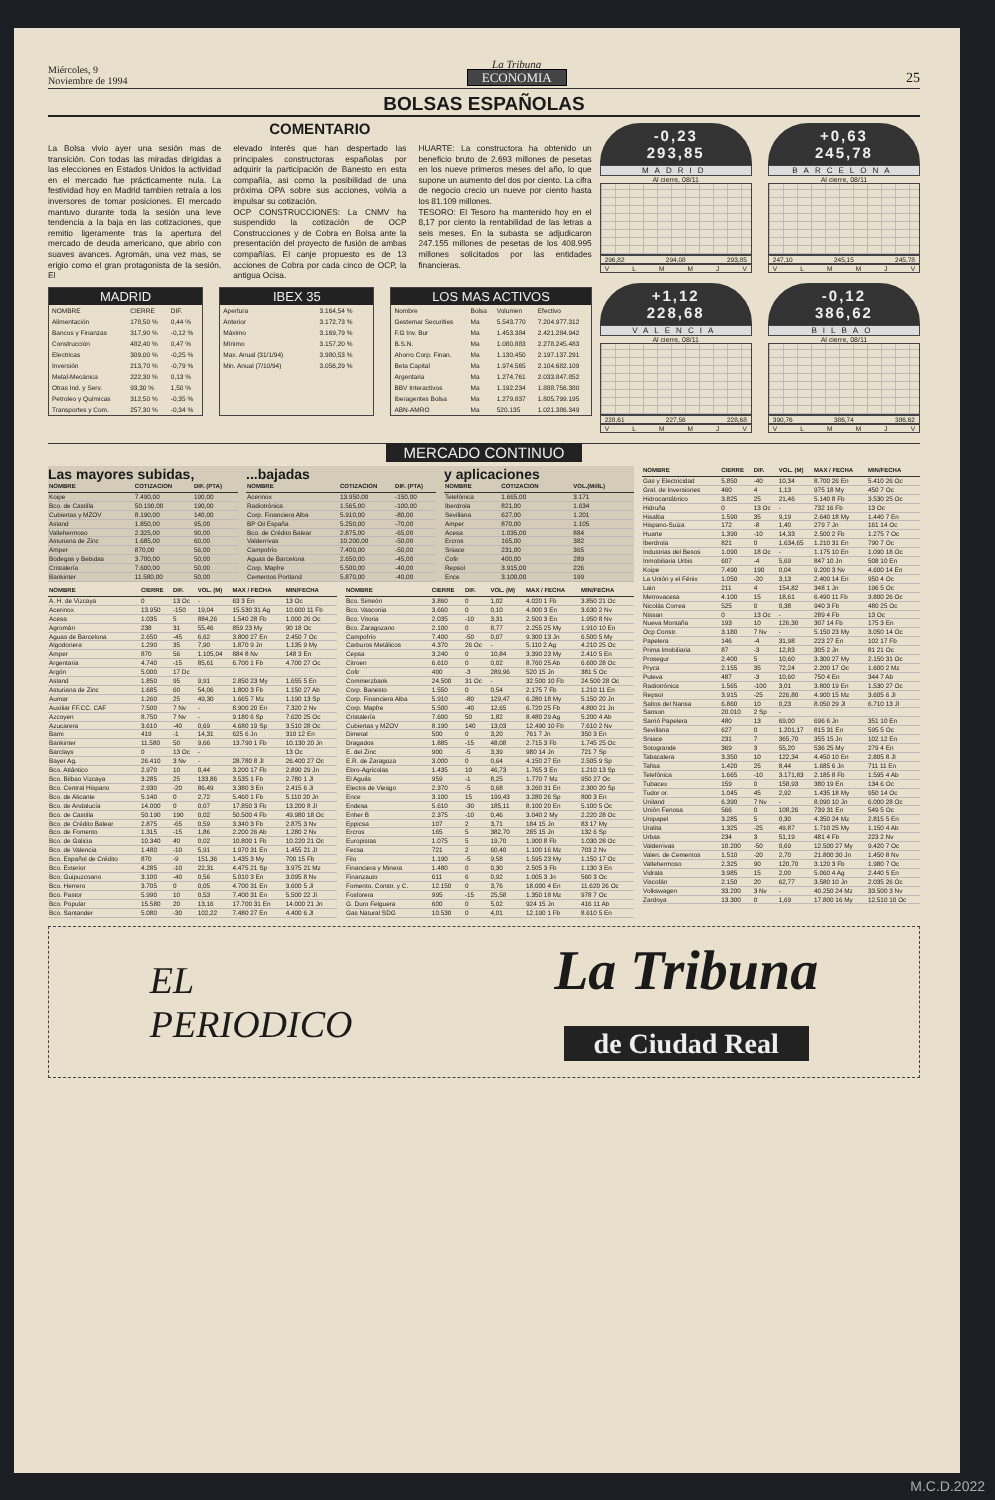Miércoles, 9
Noviembre de 1994
La Tribuna
ECONOMIA
25
BOLSAS ESPAÑOLAS
COMENTARIO
La Bolsa vivio ayer una sesión mas de transición. Con todas las miradas dirigidas a las elecciones en Estados Unidos la actividad en el mercado fue prácticamente nula. La festividad hoy en Madrid tambien retraía a los inversores de tomar posiciones. El mercado mantuvo durante toda la sesión una leve tendencia a la baja en las cotizaciones, que remitio ligeramente tras la apertura del mercado de deuda americano, que abrio con suaves avances. Agromán, una vez mas, se erigio como el gran protagonista de la sesión. El
elevado interés que han despertado las principales constructoras españolas por adquirir la participación de Banesto en esta compañía, asi como la posibilidad de una próxima OPA sobre sus acciones, volvia a impulsar su cotización.
OCP CONSTRUCCIONES: La CNMV ha suspendido la cotización de OCP Construcciones y de Cobra en Bolsa ante la presentación del proyecto de fusión de ambas compañías. El canje propuesto es de 13 acciones de Cobra por cada cinco de OCP, la antigua Ocisa.
HUARTE: La constructora ha obtenido un beneficio bruto de 2.693 millones de pesetas en los nueve primeros meses del año, lo que supone un aumento del dos por ciento. La cifra de negocio crecio un nueve por ciento hasta los 81.109 millones.
TESORO: El Tesoro ha mantenido hoy en el 8,17 por ciento la rentabilidad de las letras a seis meses. En la subasta se adjudicaron 247.155 millones de pesetas de los 408.995 millones solicitados por las entidades financieras.
MADRID
| NOMBRE | CIERRE | DIF. |
| --- | --- | --- |
| Alimentación | 178,50 % | 0,44 % |
| Bancos y Finanzas | 317,90 % | -0,12 % |
| Construcción | 482,40 % | 0,47 % |
| Electricas | 309,00 % | -0,25 % |
| Inversión | 213,70 % | -0,79 % |
| Metal-Mecánica | 222,30 % | 0,13 % |
| Otras Ind. y Serv. | 93,30 % | 1,50 % |
| Petroleo y Químicas | 312,50 % | -0,35 % |
| Transportes y Com. | 257,30 % | -0,34 % |
IBEX 35
| Apertura | 3.164,54 % |
| Anterior | 3.172,73 % |
| Máximo | 3.169,79 % |
| Mínimo | 3.157,20 % |
| Max. Anual (31/1/94) | 3.980,53 % |
| Min. Anual (7/10/94) | 3.056,29 % |
LOS MAS ACTIVOS
| Nombre | Bolsa | Volumen | Efectivo |
| --- | --- | --- | --- |
| Gestemar Securities | Ma | 5.543.770 | 7.204.977.312 |
| F.G Inv. Bur | Ma | 1.453.384 | 2.421.284.942 |
| B.S.N. | Ma | 1.080.883 | 2.278.245.483 |
| Ahorro Corp. Finan. | Ma | 1.130.450 | 2.197.137.291 |
| Beta Capital | Ma | 1.974.565 | 2.104.682.109 |
| Argentaria | Ma | 1.274.761 | 2.033.847.852 |
| BBV Interactivos | Ma | 1.192.234 | 1.888.756.380 |
| Iberagentes Bolsa | Ma | 1.279.837 | 1.805.799.195 |
| ABN-AMRO | Ma | 520.135 | 1.021.386.349 |
-0,23
293,85
MADRID
Al cierre, 08/11
296,82 294,08 293,85
VLMMJV
+0,63
245,78
BARCELONA
Al cierre, 08/11
247,10 245,15 245,78
VLMMJV
+1,12
228,68
VALENCIA
Al cierre, 08/11
228,61 227,56 228,68
VLMMJV
-0,12
386,62
BILBAO
Al cierre, 08/11
390,76 386,74 386,62
VLMMJV
MERCADO CONTINUO
Las mayores subidas,
| NOMBRE | COTIZACION | DIF. (PTA) |
| --- | --- | --- |
| Koipe | 7.490,00 | 190,00 |
| Bco. de Castilla | 50.190,00 | 190,00 |
| Cubiertas y MZOV | 8.190,00 | 140,00 |
| Asland | 1.850,00 | 95,00 |
| Vallehermoso | 2.325,00 | 90,00 |
| Asturiana de Zinc | 1.685,00 | 60,00 |
| Amper | 870,00 | 56,00 |
| Bodegas y Bebidas | 3.700,00 | 50,00 |
| Cristalería | 7.600,00 | 50,00 |
| Bankinter | 11.580,00 | 50,00 |
...bajadas
| NOMBRE | COTIZACION | DIF. (PTA) |
| --- | --- | --- |
| Acerinox | 13.950,00 | -150,00 |
| Radiotrónica | 1.565,00 | -100,00 |
| Corp. Financiera Alba | 5.910,00 | -80,00 |
| BP Oil España | 5.250,00 | -70,00 |
| Bco. de Crédito Balear | 2.875,00 | -65,00 |
| Valderrivas | 10.200,00 | -50,00 |
| Campofrío | 7.400,00 | -50,00 |
| Aguas de Barcelona | 2.650,00 | -45,00 |
| Corp. Mapfre | 5.500,00 | -40,00 |
| Cementos Portland | 5.870,00 | -40,00 |
y aplicaciones
| NOMBRE | COTIZACION | VOL.(MillL) |
| --- | --- | --- |
| Telefónica | 1.665,00 | 3.171 |
| Iberdrola | 821,00 | 1.634 |
| Sevillana | 627,00 | 1.201 |
| Amper | 870,00 | 1.105 |
| Acesa | 1.035,00 | 884 |
| Ercros | 165,00 | 382 |
| Sniace | 231,00 | 365 |
| Cofir | 400,00 | 289 |
| Repsol | 3.915,00 | 226 |
| Ence | 3.100,00 | 199 |
| NOMBRE | CIERRE | DIF. | VOL. (M) | MAX / FECHA | MIN/FECHA |
| --- | --- | --- | --- | --- | --- |
| A. H. de Vizcaya | 0 | 13 Oc | - | 63 3 En | 13 Oc |
| Acerinox | 13.950 | -150 | 19,04 | 15.530 31 Ag | 10.600 11 Fb |
| Acesa | 1.035 | 5 | 884,26 | 1.540 28 Fb | 1.000 26 Oc |
| Agromán | 238 | 31 | 55,46 | 859 23 My | 90 18 Oc |
| Aguas de Barcelona | 2.650 | -45 | 6,62 | 3.800 27 En | 2.450 7 Oc |
| Algodonera | 1.290 | 35 | 7,90 | 1.870 9 Jn | 1.135 9 My |
| Amper | 870 | 56 | 1.105,04 | 884 8 Nv | 148 3 En |
| Argentaria | 4.740 | -15 | 85,61 | 6.700 1 Fb | 4.700 27 Oc |
| Argón | 5.000 | 17 Dc | | | |
| Asland | 1.850 | 95 | 9,91 | 2.850 23 My | 1.655 5 En |
| Asturiana de Zinc | 1.685 | 60 | 54,06 | 1.800 3 Fb | 1.150 27 Ab |
| Aumar | 1.260 | 25 | 49,30 | 1.665 7 Mz | 1.190 13 Sp |
| Auxiliar FF.CC. CAF | 7.500 | 7 Nv | - | 8.900 20 En | 7.320 2 Nv |
| Azcoyen | 8.750 | 7 Nv | - | 9.180 6 Sp | 7.620 25 Oc |
| Azucarera | 3.610 | -40 | 0,69 | 4.680 19 Sp | 3.510 28 Oc |
| Bami | 419 | -1 | 14,31 | 625 6 Jn | 310 12 En |
| Bankinter | 11.580 | 50 | 9,66 | 13.790 1 Fb | 10.130 20 Jn |
| Barclays | 0 | 13 Oc | - | | 13 Oc |
| Bayer Ag. | 26.410 | 3 Nv | - | 28.780 8 Jl | 26.400 27 Oc |
| Bco. Atlántico | 2.970 | 10 | 0,44 | 3.200 17 Fb | 2.890 29 Jn |
| Bco. Bilbao Vizcaya | 3.285 | 25 | 133,86 | 3.535 1 Fb | 2.780 1 Jl |
| Bco. Central Hispano | 2.930 | -20 | 86,49 | 3.380 3 En | 2.415 6 Jl |
| Bco. de Alicante | 5.140 | 0 | 2,72 | 5.460 1 Fb | 5.110 20 Jn |
| Bco. de Andalucía | 14.000 | 0 | 0,07 | 17.850 3 Fb | 13.200 8 Jl |
| Bco. de Castilla | 50.190 | 190 | 0,02 | 50.500 4 Fb | 49.980 18 Oc |
| Bco. de Crédito Balear | 2.875 | -65 | 0,59 | 3.340 3 Fb | 2.875 3 Nv |
| Bco. de Fomento | 1.315 | -15 | 1,86 | 2.200 26 Ab | 1.280 2 Nv |
| Bco. de Galicia | 10.340 | 40 | 0,02 | 10.800 1 Fb | 10.220 21 Oc |
| Bco. de Valencia | 1.480 | -10 | 5,91 | 1.970 31 En | 1.455 21 Jl |
| Bco. Español de Crédito | 870 | -9 | 151,36 | 1.435 3 My | 700 15 Fb |
| Bco. Exterior | 4.285 | -10 | 22,31 | 4.475 21 Sp | 3.975 21 Mz |
| Bco. Guipuzcoano | 3.100 | -40 | 0,56 | 5.010 3 En | 3.095 8 Nv |
| Bco. Herrero | 3.705 | 0 | 0,05 | 4.700 31 En | 3.600 5 Jl |
| Bco. Pastor | 5.990 | 10 | 0,53 | 7.400 31 En | 5.500 22 Jl |
| Bco. Popular | 15.580 | 20 | 13,16 | 17.700 31 En | 14.000 21 Jn |
| Bco. Santander | 5.080 | -30 | 102,22 | 7.480 27 En | 4.400 6 Jl |
| NOMBRE | CIERRE | DIF. | VOL. (M) | MAX / FECHA | MIN/FECHA |
| --- | --- | --- | --- | --- | --- |
| Bco. Simeón | 3.860 | 0 | 1,02 | 4.020 1 Fb | 3.850 21 Oc |
| Bco. Vasconia | 3.660 | 0 | 0,10 | 4.000 3 En | 3.630 2 Nv |
| Bco. Vitoria | 2.035 | -10 | 3,31 | 2.500 3 En | 1.950 8 Nv |
| Bco. Zaragozano | 2.100 | 0 | 8,77 | 2.255 25 My | 1.910 10 En |
| Campofrío | 7.400 | -50 | 0,07 | 9.300 13 Jn | 6.500 5 My |
| Carburos Metálicos | 4.370 | 26 Oc | - | 5.110 2 Ag | 4.210 25 Oc |
| Cepsa | 3.240 | 0 | 10,84 | 3.390 23 My | 2.410 5 En |
| Citroen | 6.610 | 0 | 0,02 | 8.760 25 Ab | 6.600 28 Oc |
| Cofir | 400 | -3 | 289,96 | 520 15 Jn | 381 5 Oc |
| Commerzbank | 24.500 | 31 Oc | - | 32.500 10 Fb | 24.500 28 Oc |
| Corp. Banesto | 1.550 | 0 | 0,54 | 2.175 7 Fb | 1.210 11 En |
| Corp. Financiera Alba | 5.910 | -80 | 129,47 | 6.280 18 My | 5.150 20 Jn |
| Corp. Mapfre | 5.500 | -40 | 12,65 | 6.720 25 Fb | 4.800 21 Jn |
| Cristalería | 7.600 | 50 | 1,82 | 8.480 29 Ag | 5.200 4 Ab |
| Cubiertas y MZOV | 8.190 | 140 | 13,03 | 12.490 10 Fb | 7.610 2 Nv |
| Dimetal | 500 | 0 | 3,20 | 761 7 Jn | 350 3 En |
| Dragados | 1.885 | -15 | 48,08 | 2.715 3 Fb | 1.745 25 Oc |
| E. del Zinc | 900 | -5 | 3,39 | 980 14 Jn | 721 7 Sp |
| E.R. de Zaragoza | 3.000 | 0 | 0,64 | 4.150 27 En | 2.505 9 Sp |
| Ebro-Agrícolas | 1.435 | 10 | 46,73 | 1.765 3 En | 1.210 13 Sp |
| El Aguila | 959 | -1 | 8,25 | 1.770 7 Mz | 950 27 Oc |
| Electra de Viesgo | 2.370 | -5 | 0,68 | 3.260 31 En | 2.300 20 Sp |
| Ence | 3.100 | 15 | 199,43 | 3.280 26 Sp | 800 3 En |
| Endesa | 5.610 | -30 | 185,11 | 8.100 20 En | 5.100 5 Oc |
| Enher B | 2.375 | -10 | 0,46 | 3.040 2 My | 2.220 28 Oc |
| Eppicsa | 107 | 2 | 3,71 | 184 15 Jn | 83 17 My |
| Ercros | 165 | 5 | 382,70 | 285 15 Jn | 132 6 Sp |
| Europistas | 1.075 | 5 | 19,70 | 1.900 8 Fb | 1.030 28 Oc |
| Fecsa | 721 | 2 | 60,40 | 1.100 16 Mz | 703 2 Nv |
| Filo | 1.190 | -5 | 9,58 | 1.595 23 My | 1.150 17 Oc |
| Financiera y Minera | 1.480 | 0 | 0,30 | 2.505 3 Fb | 1.130 3 En |
| Finanzauto | 611 | 6 | 0,92 | 1.005 3 Jn | 560 3 Oc |
| Fomento. Constr. y C. | 12.150 | 0 | 3,76 | 18.000 4 En | 11.620 26 Oc |
| Fosforera | 995 | -15 | 25,58 | 1.350 18 Mz | 978 7 Oc |
| G. Duro Felguera | 600 | 0 | 5,02 | 924 15 Jn | 416 11 Ab |
| Gas Natural SDG | 10.530 | 0 | 4,01 | 12.190 1 Fb | 8.610 5 En |
| NOMBRE | CIERRE | DIF. | VOL. (M) | MAX / FECHA | MIN/FECHA |
| --- | --- | --- | --- | --- | --- |
| Gas y Electricidad | 5.850 | -40 | 10,34 | 8.700 26 En | 5.410 26 Oc |
| Gral. de Inversiones | 460 | 4 | 1,13 | 975 18 My | 450 7 Oc |
| Hidrocantábrico | 3.825 | 25 | 21,46 | 5.140 8 Fb | 3.530 25 Oc |
| Hidruña | 0 | 13 Oc | - | 732 16 Fb | 13 Oc |
| Hisalba | 1.590 | 35 | 9,19 | 2.640 18 My | 1.440 7 En |
| Hispano-Suiza | 172 | -8 | 1,40 | 279 7 Jn | 161 14 Oc |
| Huarte | 1.390 | -10 | 14,33 | 2.500 2 Fb | 1.275 7 Oc |
| Iberdrola | 821 | 0 | 1.634,65 | 1.210 31 En | 790 7 Oc |
| Industrias del Besos | 1.090 | 18 Oc | - | 1.175 10 En | 1.090 18 Oc |
| Inmobiliaria Urbis | 607 | -4 | 5,69 | 847 10 Jn | 508 10 En |
| Koipe | 7.490 | 190 | 0,04 | 9.200 3 Nv | 4.600 14 En |
| La Unión y el Fénix | 1.050 | -20 | 3,13 | 2.400 14 En | 950 4 Oc |
| Lain | 211 | 4 | 154,82 | 348 1 Jn | 196 5 Oc |
| Metrovacesa | 4.100 | 15 | 18,61 | 6.490 11 Fb | 3.800 26 Oc |
| Nicolás Correa | 525 | 0 | 0,38 | 940 3 Fb | 480 25 Oc |
| Nissan | 0 | 13 Oc | - | 289 4 Fb | 13 Oc |
| Nueva Montaña | 193 | 10 | 126,30 | 307 14 Fb | 175 3 En |
| Ocp Constr. | 3.180 | 7 Nv | - | 5.150 23 My | 3.050 14 Oc |
| Papelera | 146 | -4 | 31,98 | 223 27 En | 102 17 Fb |
| Prima Imobiliaria | 87 | -3 | 12,83 | 305 2 Jn | 81 21 Oc |
| Prosegur | 2.400 | 5 | 10,60 | 3.300 27 My | 2.150 31 Oc |
| Pryca | 2.155 | 35 | 72,24 | 2.200 17 Oc | 1.600 2 Mz |
| Puleva | 487 | -3 | 10,60 | 750 4 En | 344 7 Ab |
| Radiotrónica | 1.565 | -100 | 3,01 | 3.800 19 En | 1.530 27 Oc |
| Repsol | 3.915 | -25 | 226,80 | 4.900 15 Mz | 3.605 6 Jl |
| Saltos del Nansa | 6.860 | 10 | 0,23 | 8.050 29 Jl | 6.710 13 Jl |
| Sanson | 20.010 | 2 Sp | - | | |
| Sarrió Papelera | 480 | 13 | 69,00 | 696 6 Jn | 351 10 En |
| Sevillana | 627 | 0 | 1.201,17 | 815 31 En | 595 5 Oc |
| Sniace | 231 | 7 | 365,70 | 355 15 Jn | 102 12 En |
| Sotogrande | 369 | 3 | 55,20 | 536 25 My | 279 4 En |
| Tabacalera | 3.350 | 10 | 122,34 | 4.450 10 En | 2.805 8 Jl |
| Tafisa | 1.420 | 25 | 8,44 | 1.685 6 Jn | 711 11 En |
| Telefónica | 1.665 | -10 | 3.171,83 | 2.185 8 Fb | 1.595 4 Ab |
| Tubacex | 159 | 0 | 158,93 | 380 19 En | 134 6 Oc |
| Tudor or. | 1.045 | 45 | 2,92 | 1.435 18 My | 950 14 Oc |
| Uniland | 6.390 | 7 Nv | - | 8.090 10 Jn | 6.000 28 Oc |
| Unión Fenosa | 566 | 0 | 108,26 | 739 31 En | 549 5 Oc |
| Unipapel | 3.285 | 5 | 0,30 | 4.350 24 Mz | 2.815 5 En |
| Uralita | 1.325 | -25 | 49,87 | 1.710 25 My | 1.150 4 Ab |
| Urbas | 234 | 3 | 51,19 | 481 4 Fb | 223 2 Nv |
| Valderrivas | 10.200 | -50 | 0,69 | 12.500 27 My | 9.420 7 Oc |
| Valen. de Cementos | 1.510 | -20 | 2,70 | 21.800 30 Jn | 1.450 8 Nv |
| Vallehermoso | 2.325 | 90 | 120,70 | 3.120 3 Fb | 1.980 7 Oc |
| Vidrala | 3.985 | 15 | 2,00 | 5.060 4 Ag | 2.440 5 En |
| Viscofán | 2.150 | 20 | 62,77 | 3.580 10 Jn | 2.035 26 Oc |
| Volkswagen | 33.200 | 3 Nv | - | 40.250 24 Mz | 33.500 3 Nv |
| Zardoya | 13.300 | 0 | 1,69 | 17.800 16 My | 12.510 10 Oc |
EL
PERIODICO
La Tribuna
de Ciudad Real
M.C.D.2022